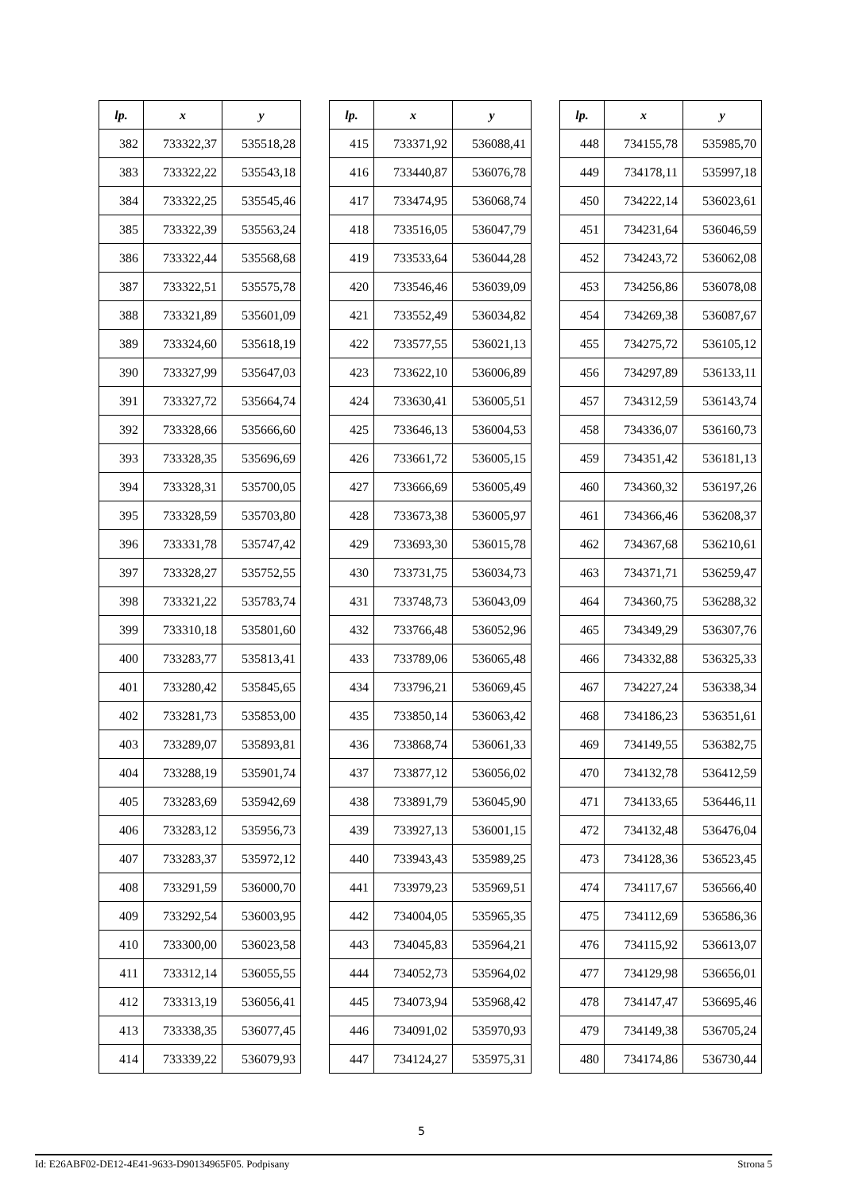| lp. | x | y |
| --- | --- | --- |
| 382 | 733322,37 | 535518,28 |
| 383 | 733322,22 | 535543,18 |
| 384 | 733322,25 | 535545,46 |
| 385 | 733322,39 | 535563,24 |
| 386 | 733322,44 | 535568,68 |
| 387 | 733322,51 | 535575,78 |
| 388 | 733321,89 | 535601,09 |
| 389 | 733324,60 | 535618,19 |
| 390 | 733327,99 | 535647,03 |
| 391 | 733327,72 | 535664,74 |
| 392 | 733328,66 | 535666,60 |
| 393 | 733328,35 | 535696,69 |
| 394 | 733328,31 | 535700,05 |
| 395 | 733328,59 | 535703,80 |
| 396 | 733331,78 | 535747,42 |
| 397 | 733328,27 | 535752,55 |
| 398 | 733321,22 | 535783,74 |
| 399 | 733310,18 | 535801,60 |
| 400 | 733283,77 | 535813,41 |
| 401 | 733280,42 | 535845,65 |
| 402 | 733281,73 | 535853,00 |
| 403 | 733289,07 | 535893,81 |
| 404 | 733288,19 | 535901,74 |
| 405 | 733283,69 | 535942,69 |
| 406 | 733283,12 | 535956,73 |
| 407 | 733283,37 | 535972,12 |
| 408 | 733291,59 | 536000,70 |
| 409 | 733292,54 | 536003,95 |
| 410 | 733300,00 | 536023,58 |
| 411 | 733312,14 | 536055,55 |
| 412 | 733313,19 | 536056,41 |
| 413 | 733338,35 | 536077,45 |
| 414 | 733339,22 | 536079,93 |
| lp. | x | y |
| --- | --- | --- |
| 415 | 733371,92 | 536088,41 |
| 416 | 733440,87 | 536076,78 |
| 417 | 733474,95 | 536068,74 |
| 418 | 733516,05 | 536047,79 |
| 419 | 733533,64 | 536044,28 |
| 420 | 733546,46 | 536039,09 |
| 421 | 733552,49 | 536034,82 |
| 422 | 733577,55 | 536021,13 |
| 423 | 733622,10 | 536006,89 |
| 424 | 733630,41 | 536005,51 |
| 425 | 733646,13 | 536004,53 |
| 426 | 733661,72 | 536005,15 |
| 427 | 733666,69 | 536005,49 |
| 428 | 733673,38 | 536005,97 |
| 429 | 733693,30 | 536015,78 |
| 430 | 733731,75 | 536034,73 |
| 431 | 733748,73 | 536043,09 |
| 432 | 733766,48 | 536052,96 |
| 433 | 733789,06 | 536065,48 |
| 434 | 733796,21 | 536069,45 |
| 435 | 733850,14 | 536063,42 |
| 436 | 733868,74 | 536061,33 |
| 437 | 733877,12 | 536056,02 |
| 438 | 733891,79 | 536045,90 |
| 439 | 733927,13 | 536001,15 |
| 440 | 733943,43 | 535989,25 |
| 441 | 733979,23 | 535969,51 |
| 442 | 734004,05 | 535965,35 |
| 443 | 734045,83 | 535964,21 |
| 444 | 734052,73 | 535964,02 |
| 445 | 734073,94 | 535968,42 |
| 446 | 734091,02 | 535970,93 |
| 447 | 734124,27 | 535975,31 |
| lp. | x | y |
| --- | --- | --- |
| 448 | 734155,78 | 535985,70 |
| 449 | 734178,11 | 535997,18 |
| 450 | 734222,14 | 536023,61 |
| 451 | 734231,64 | 536046,59 |
| 452 | 734243,72 | 536062,08 |
| 453 | 734256,86 | 536078,08 |
| 454 | 734269,38 | 536087,67 |
| 455 | 734275,72 | 536105,12 |
| 456 | 734297,89 | 536133,11 |
| 457 | 734312,59 | 536143,74 |
| 458 | 734336,07 | 536160,73 |
| 459 | 734351,42 | 536181,13 |
| 460 | 734360,32 | 536197,26 |
| 461 | 734366,46 | 536208,37 |
| 462 | 734367,68 | 536210,61 |
| 463 | 734371,71 | 536259,47 |
| 464 | 734360,75 | 536288,32 |
| 465 | 734349,29 | 536307,76 |
| 466 | 734332,88 | 536325,33 |
| 467 | 734227,24 | 536338,34 |
| 468 | 734186,23 | 536351,61 |
| 469 | 734149,55 | 536382,75 |
| 470 | 734132,78 | 536412,59 |
| 471 | 734133,65 | 536446,11 |
| 472 | 734132,48 | 536476,04 |
| 473 | 734128,36 | 536523,45 |
| 474 | 734117,67 | 536566,40 |
| 475 | 734112,69 | 536586,36 |
| 476 | 734115,92 | 536613,07 |
| 477 | 734129,98 | 536656,01 |
| 478 | 734147,47 | 536695,46 |
| 479 | 734149,38 | 536705,24 |
| 480 | 734174,86 | 536730,44 |
5
Id: E26ABF02-DE12-4E41-9633-D90134965F05. Podpisany Strona 5